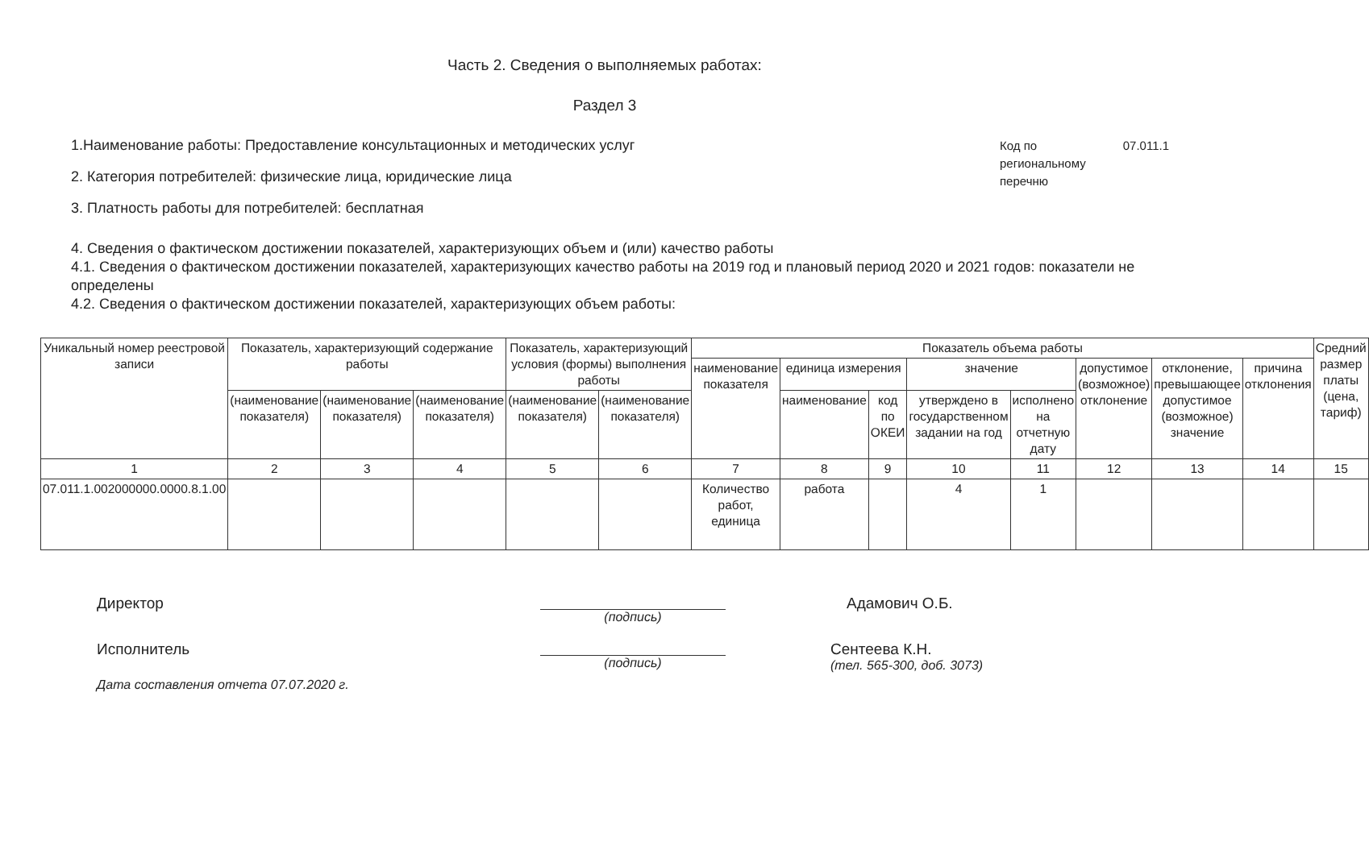Часть 2. Сведения о выполняемых работах:
Раздел 3
1.Наименование работы: Предоставление консультационных и методических услуг
2. Категория потребителей: физические лица, юридические лица
3. Платность работы для потребителей: бесплатная
Код по региональному перечню 07.011.1
4. Сведения о фактическом достижении показателей, характеризующих объем и (или) качество работы
4.1. Сведения о фактическом достижении показателей, характеризующих качество работы на 2019 год и плановый период 2020 и 2021 годов: показатели не определены
4.2. Сведения о фактическом достижении показателей, характеризующих объем работы:
| Уникальный номер реестровой записи | Показатель, характеризующий содержание работы | | | Показатель, характеризующий условия (формы) выполнения работы | | Показатель объема работы | | | | | | | | Средний размер платы (цена, тариф) |
| --- | --- | --- | --- | --- | --- | --- | --- | --- | --- | --- | --- | --- | --- | --- |
| | | | | | | наименование показателя | единица измерения | | значение | | допустимое (возможное) отклонение | отклонение, превышающее допустимое (возможное) значение | причина отклонения | |
| | (наименование показателя) | (наименование показателя) | (наименование показателя) | (наименование показателя) | (наименование показателя) | | наименование | код по ОКЕИ | утверждено в государственном задании на год | исполнено на отчетную дату | | | | |
| 1 | 2 | 3 | 4 | 5 | 6 | 7 | 8 | 9 | 10 | 11 | 12 | 13 | 14 | 15 |
| 07.011.1.002000000.0000.8.1.00 | | | | | | Количество работ, единица | работа | | 4 | 1 | | | | |
Директор
(подпись)
Адамович О.Б.
Исполнитель
(подпись)
Сентеева К.Н.
(тел. 565-300, доб. 3073)
Дата составления отчета 07.07.2020 г.